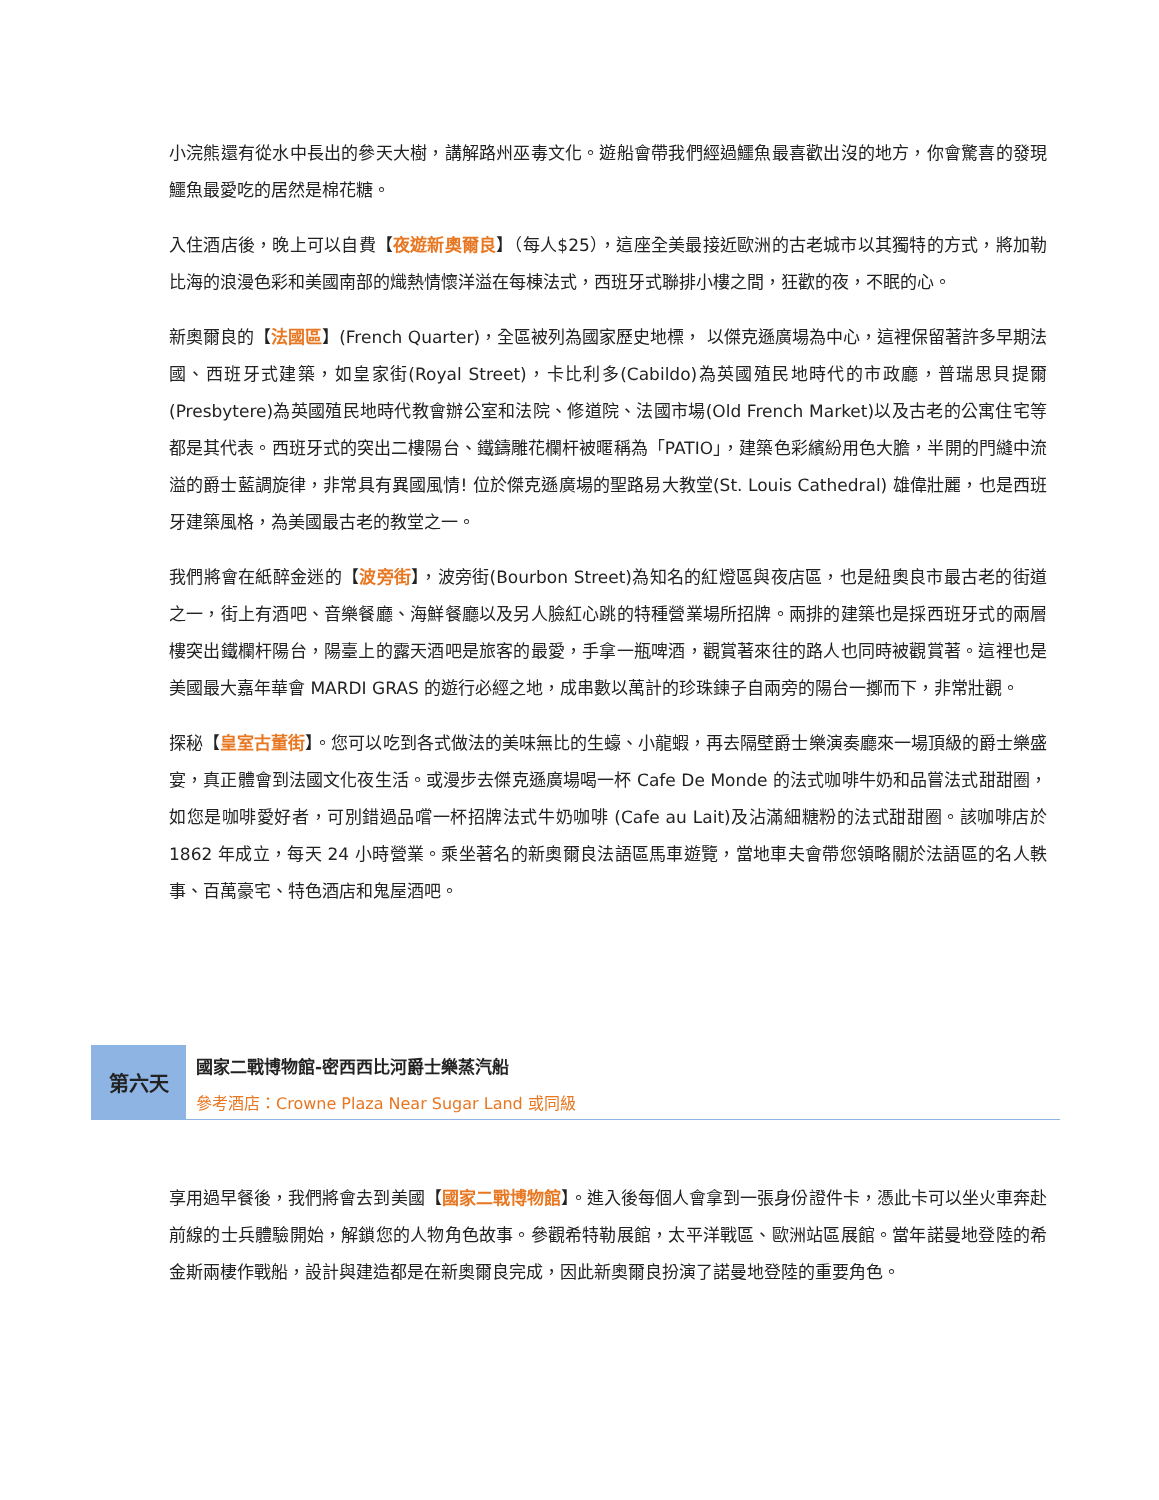小浣熊還有從水中長出的參天大樹，講解路州巫毒文化。遊船會帶我們經過鱷魚最喜歡出沒的地方，你會驚喜的發現鱷魚最愛吃的居然是棉花糖。
入住酒店後，晚上可以自費【夜遊新奧爾良】（每人$25），這座全美最接近歐洲的古老城市以其獨特的方式，將加勒比海的浪漫色彩和美國南部的熾熱情懷洋溢在每棟法式，西班牙式聯排小樓之間，狂歡的夜，不眠的心。
新奧爾良的【法國區】(French Quarter)，全區被列為國家歷史地標， 以傑克遜廣場為中心，這裡保留著許多早期法國、西班牙式建築，如皇家街(Royal Street)，卡比利多(Cabildo)為英國殖民地時代的市政廳，普瑞思貝提爾(Presbytere)為英國殖民地時代教會辦公室和法院、修道院、法國市場(Old French Market)以及古老的公寓住宅等都是其代表。西班牙式的突出二樓陽台、鐵鑄雕花欄杆被暱稱為「PATIO」，建築色彩繽紛用色大膽，半開的門縫中流溢的爵士藍調旋律，非常具有異國風情! 位於傑克遜廣場的聖路易大教堂(St. Louis Cathedral) 雄偉壯麗，也是西班牙建築風格，為美國最古老的教堂之一。
我們將會在紙醉金迷的【波旁街】，波旁街(Bourbon Street)為知名的紅燈區與夜店區，也是紐奧良市最古老的街道之一，街上有酒吧、音樂餐廳、海鮮餐廳以及另人臉紅心跳的特種營業場所招牌。兩排的建築也是採西班牙式的兩層樓突出鐵欄杆陽台，陽臺上的露天酒吧是旅客的最愛，手拿一瓶啤酒，觀賞著來往的路人也同時被觀賞著。這裡也是美國最大嘉年華會 MARDI GRAS 的遊行必經之地，成串數以萬計的珍珠鍊子自兩旁的陽台一擲而下，非常壯觀。
探秘【皇室古董街】。您可以吃到各式做法的美味無比的生蠔、小龍蝦，再去隔壁爵士樂演奏廳來一場頂級的爵士樂盛宴，真正體會到法國文化夜生活。或漫步去傑克遜廣場喝一杯 Cafe De Monde 的法式咖啡牛奶和品嘗法式甜甜圈，如您是咖啡愛好者，可別錯過品嚐一杯招牌法式牛奶咖啡 (Cafe au Lait)及沾滿細糖粉的法式甜甜圈。該咖啡店於 1862 年成立，每天 24 小時營業。乘坐著名的新奧爾良法語區馬車遊覽，當地車夫會帶您領略關於法語區的名人軼事、百萬豪宅、特色酒店和鬼屋酒吧。
第六天
國家二戰博物館-密西西比河爵士樂蒸汽船
參考酒店：Crowne Plaza Near Sugar Land 或同級
享用過早餐後，我們將會去到美國【國家二戰博物館】。進入後每個人會拿到一張身份證件卡，憑此卡可以坐火車奔赴前線的士兵體驗開始，解鎖您的人物角色故事。參觀希特勒展館，太平洋戰區、歐洲站區展館。當年諾曼地登陸的希金斯兩棲作戰船，設計與建造都是在新奧爾良完成，因此新奧爾良扮演了諾曼地登陸的重要角色。